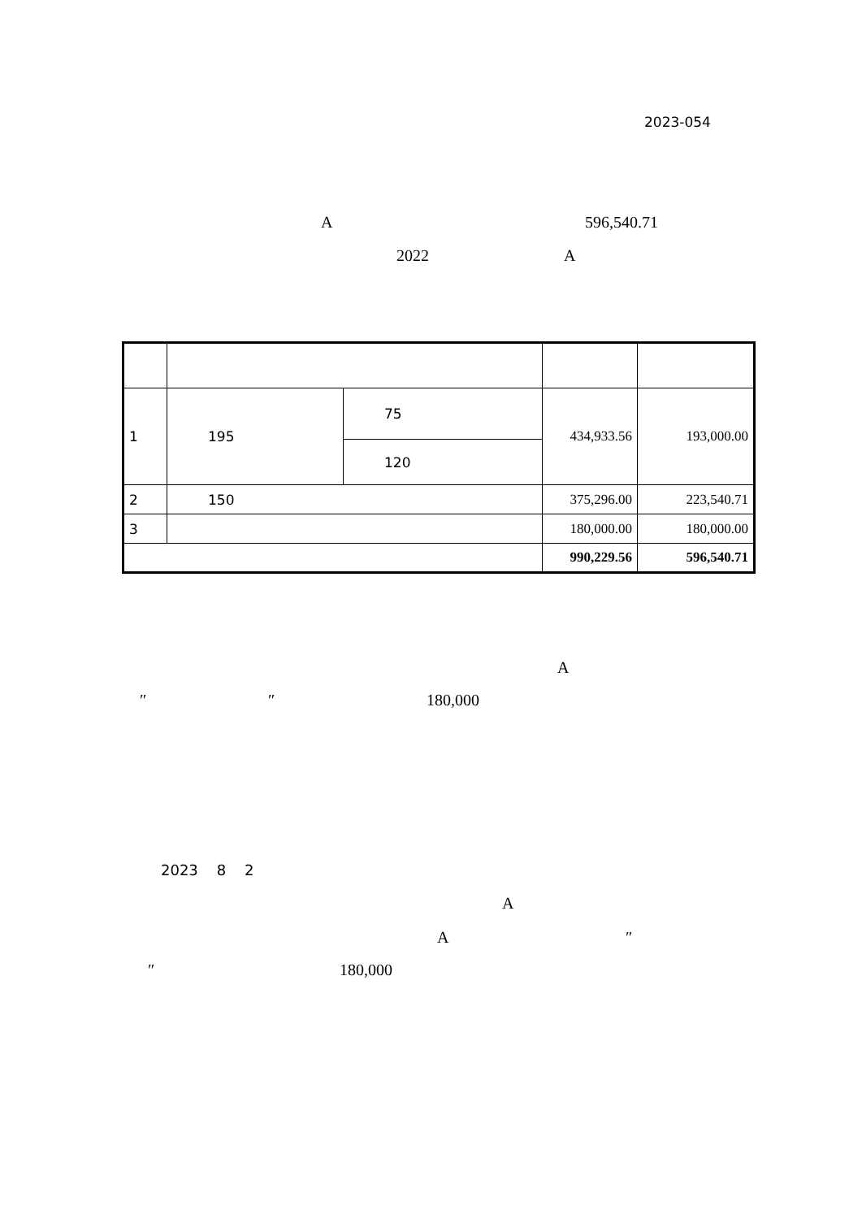2023-054
A 596,540.71
2022 A
| 1 | 195 | 75 | 434,933.56 | 193,000.00 |
| | | 120 | | |
| 2 | 150 | | 375,296.00 | 223,540.71 |
| 3 | | | 180,000.00 | 180,000.00 |
| | | | 990,229.56 | 596,540.71 |
A
″ ″ 180,000
2023 8 2
A
A ″
″ 180,000